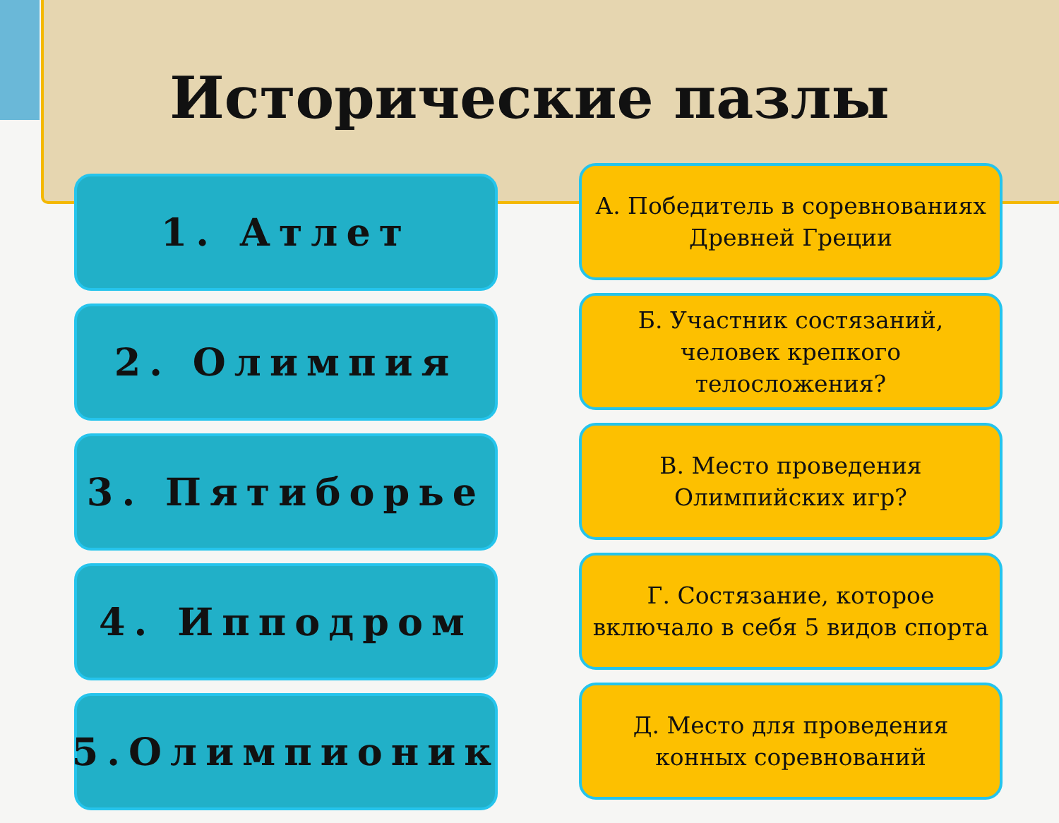Исторические пазлы
1. Атлет
2. Олимпия
3. Пятиборье
4. Ипподром
5.Олимпионик
А. Победитель в соревнованиях
Древней Греции
Б. Участник состязаний,
человек крепкого
телосложения?
В. Место проведения
Олимпийских игр?
Г. Состязание, которое
включало в себя 5 видов спорта
Д. Место для проведения
конных соревнований